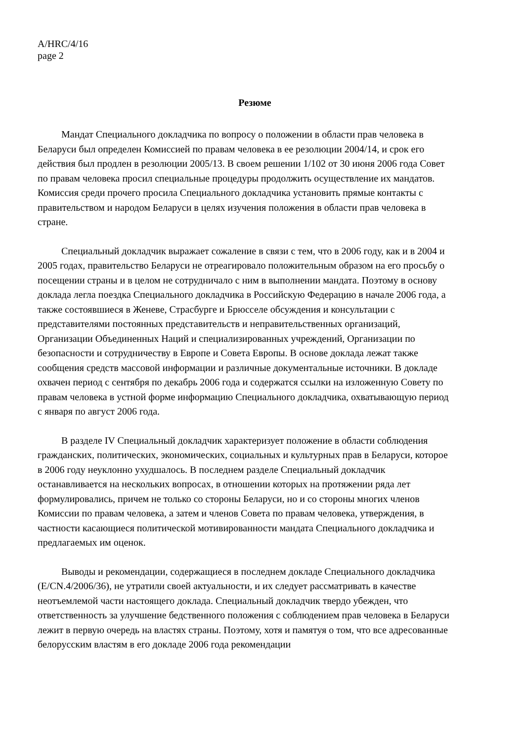A/HRC/4/16
page 2
Резюме
Мандат Специального докладчика по вопросу о положении в области прав человека в Беларуси был определен Комиссией по правам человека в ее резолюции 2004/14, и срок его действия был продлен в резолюции 2005/13. В своем решении 1/102 от 30 июня 2006 года Совет по правам человека просил специальные процедуры продолжить осуществление их мандатов. Комиссия среди прочего просила Специального докладчика установить прямые контакты с правительством и народом Беларуси в целях изучения положения в области прав человека в стране.
Специальный докладчик выражает сожаление в связи с тем, что в 2006 году, как и в 2004 и 2005 годах, правительство Беларуси не отреагировало положительным образом на его просьбу о посещении страны и в целом не сотрудничало с ним в выполнении мандата. Поэтому в основу доклада легла поездка Специального докладчика в Российскую Федерацию в начале 2006 года, а также состоявшиеся в Женеве, Страсбурге и Брюсселе обсуждения и консультации с представителями постоянных представительств и неправительственных организаций, Организации Объединенных Наций и специализированных учреждений, Организации по безопасности и сотрудничеству в Европе и Совета Европы. В основе доклада лежат также сообщения средств массовой информации и различные документальные источники. В докладе охвачен период с сентября по декабрь 2006 года и содержатся ссылки на изложенную Совету по правам человека в устной форме информацию Специального докладчика, охватывающую период с января по август 2006 года.
В разделе IV Специальный докладчик характеризует положение в области соблюдения гражданских, политических, экономических, социальных и культурных прав в Беларуси, которое в 2006 году неуклонно ухудшалось. В последнем разделе Специальный докладчик останавливается на нескольких вопросах, в отношении которых на протяжении ряда лет формулировались, причем не только со стороны Беларуси, но и со стороны многих членов Комиссии по правам человека, а затем и членов Совета по правам человека, утверждения, в частности касающиеся политической мотивированности мандата Специального докладчика и предлагаемых им оценок.
Выводы и рекомендации, содержащиеся в последнем докладе Специального докладчика (E/CN.4/2006/36), не утратили своей актуальности, и их следует рассматривать в качестве неотъемлемой части настоящего доклада. Специальный докладчик твердо убежден, что ответственность за улучшение бедственного положения с соблюдением прав человека в Беларуси лежит в первую очередь на властях страны. Поэтому, хотя и памятуя о том, что все адресованные белорусским властям в его докладе 2006 года рекомендации